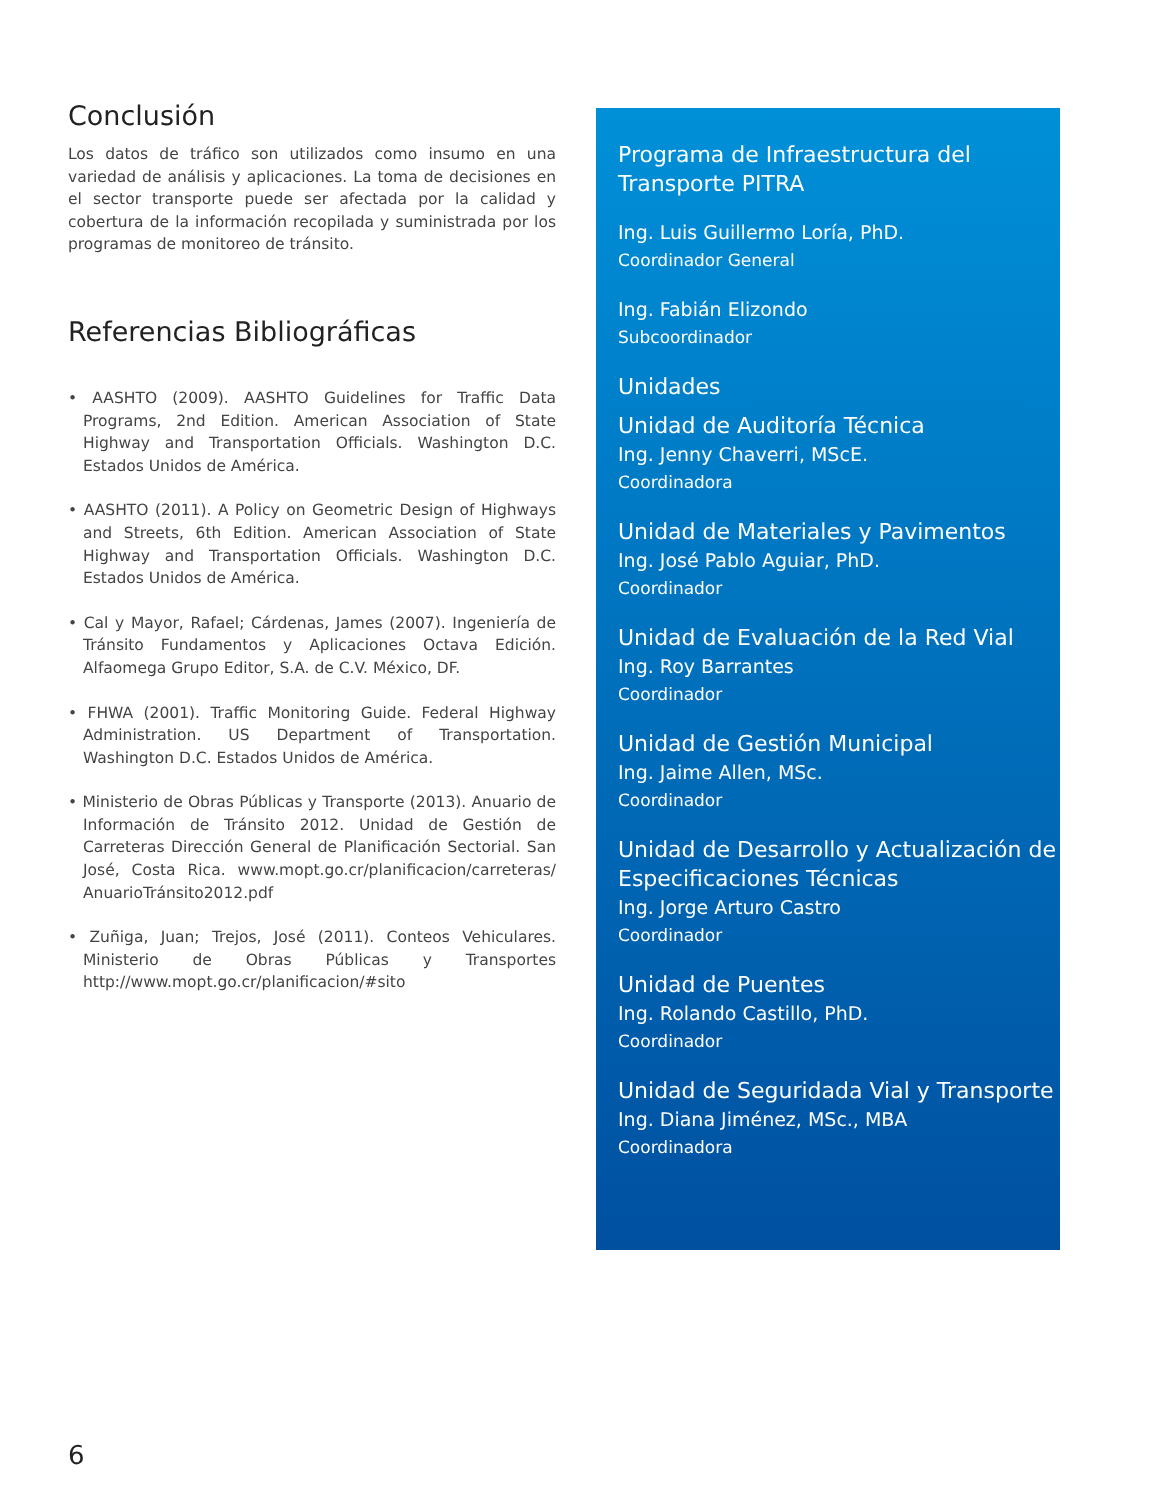Conclusión
Los datos de tráfico son utilizados como insumo en una variedad de análisis y aplicaciones. La toma de decisiones en el sector transporte puede ser afectada por la calidad y cobertura de la información recopilada y suministrada por los programas de monitoreo de tránsito.
Referencias Bibliográficas
• AASHTO (2009). AASHTO Guidelines for Traffic Data Programs, 2nd Edition. American Association of State Highway and Transportation Officials. Washington D.C. Estados Unidos de América.
• AASHTO (2011). A Policy on Geometric Design of Highways and Streets, 6th Edition. American Association of State Highway and Transportation Officials. Washington D.C. Estados Unidos de América.
• Cal y Mayor, Rafael; Cárdenas, James (2007). Ingeniería de Tránsito Fundamentos y Aplicaciones Octava Edición. Alfaomega Grupo Editor, S.A. de C.V. México, DF.
• FHWA (2001). Traffic Monitoring Guide. Federal Highway Administration. US Department of Transportation. Washington D.C. Estados Unidos de América.
• Ministerio de Obras Públicas y Transporte (2013). Anuario de Información de Tránsito 2012. Unidad de Gestión de Carreteras Dirección General de Planificación Sectorial. San José, Costa Rica. www.mopt.go.cr/planificacion/carreteras/ AnuarioTránsito2012.pdf
• Zuñiga, Juan; Trejos, José (2011). Conteos Vehiculares. Ministerio de Obras Públicas y Transportes http://www.mopt.go.cr/planificacion/#sito
Programa de Infraestructura del Transporte PITRA
Ing. Luis Guillermo Loría, PhD.
Coordinador General
Ing. Fabián Elizondo
Subcoordinador
Unidades
Unidad de Auditoría Técnica
Ing. Jenny Chaverri, MScE.
Coordinadora
Unidad de Materiales y Pavimentos
Ing. José Pablo Aguiar, PhD.
Coordinador
Unidad de Evaluación de la Red Vial
Ing. Roy Barrantes
Coordinador
Unidad de Gestión Municipal
Ing. Jaime Allen, MSc.
Coordinador
Unidad de Desarrollo y Actualización de Especificaciones Técnicas
Ing. Jorge Arturo Castro
Coordinador
Unidad de Puentes
Ing. Rolando Castillo, PhD.
Coordinador
Unidad de Seguridada Vial y Transporte
Ing. Diana Jiménez, MSc., MBA
Coordinadora
6